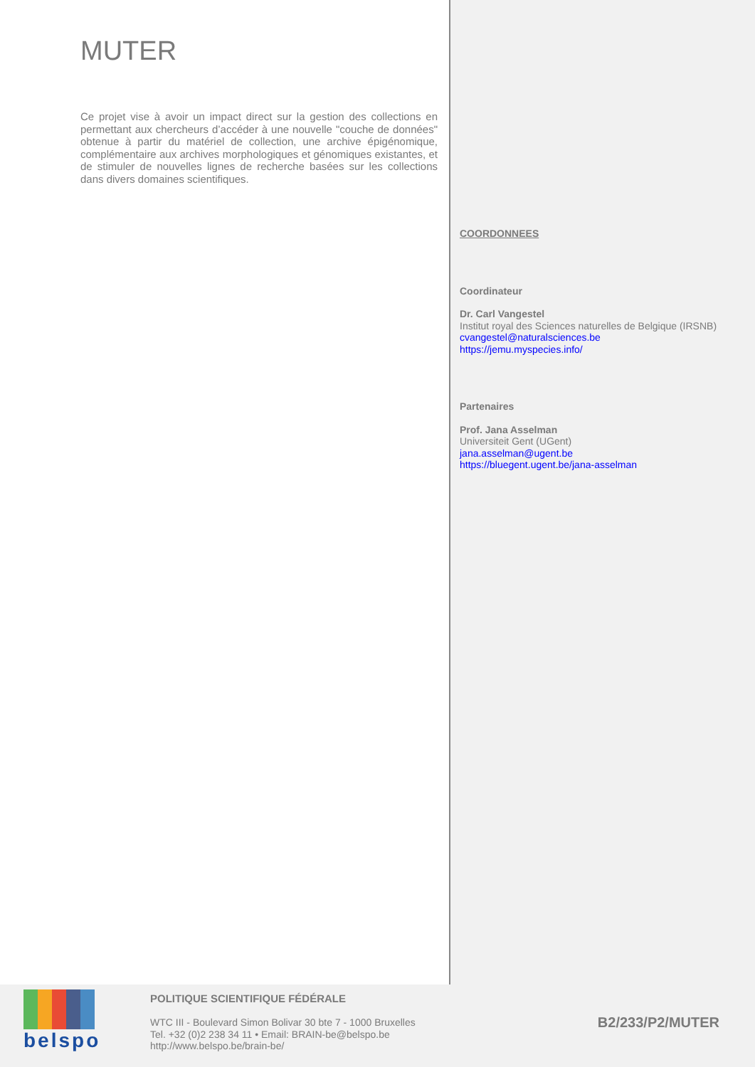MUTER
Ce projet vise à avoir un impact direct sur la gestion des collections en permettant aux chercheurs d’accéder à une nouvelle "couche de données" obtenue à partir du matériel de collection, une archive épigénomique, complémentaire aux archives morphologiques et génomiques existantes, et de stimuler de nouvelles lignes de recherche basées sur les collections dans divers domaines scientifiques.
COORDONNEES
Coordinateur
Dr. Carl Vangestel
Institut royal des Sciences naturelles de Belgique (IRSNB)
cvangestel@naturalsciences.be
https://jemu.myspecies.info/
Partenaires
Prof. Jana Asselman
Universiteit Gent (UGent)
jana.asselman@ugent.be
https://bluegent.ugent.be/jana-asselman
belspo
POLITIQUE SCIENTIFIQUE FÉDÉRALE
WTC III - Boulevard Simon Bolivar 30 bte 7 - 1000 Bruxelles
Tel. +32 (0)2 238 34 11 • Email: BRAIN-be@belspo.be
http://www.belspo.be/brain-be/
B2/233/P2/MUTER